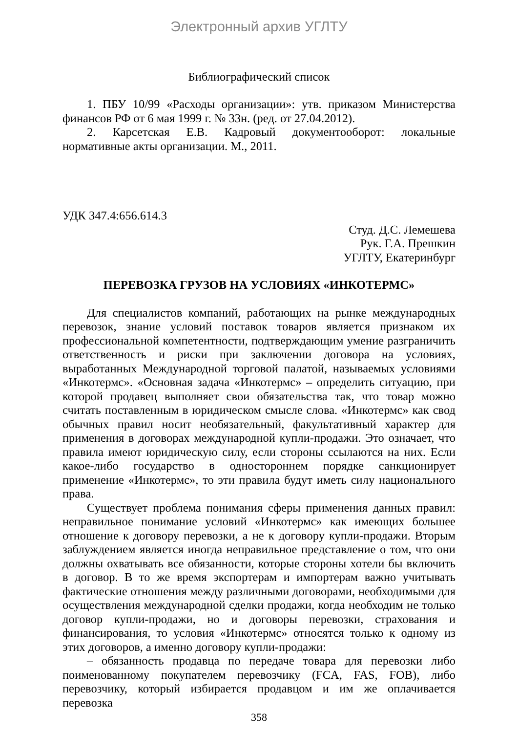Электронный архив УГЛТУ
Библиографический список
1. ПБУ 10/99 «Расходы организации»: утв. приказом Министерства финансов РФ от 6 мая 1999 г. № 33н. (ред. от 27.04.2012).
2. Карсетская Е.В. Кадровый документооборот: локальные нормативные акты организации. М., 2011.
УДК 347.4:656.614.3
Студ. Д.С. Лемешева
Рук. Г.А. Прешкин
УГЛТУ, Екатеринбург
ПЕРЕВОЗКА ГРУЗОВ НА УСЛОВИЯХ «ИНКОТЕРМС»
Для специалистов компаний, работающих на рынке международных перевозок, знание условий поставок товаров является признаком их профессиональной компетентности, подтверждающим умение разграничить ответственность и риски при заключении договора на условиях, выработанных Международной торговой палатой, называемых условиями «Инкотермс». «Основная задача «Инкотермс» – определить ситуацию, при которой продавец выполняет свои обязательства так, что товар можно считать поставленным в юридическом смысле слова. «Инкотермс» как свод обычных правил носит необязательный, факультативный характер для применения в договорах международной купли-продажи. Это означает, что правила имеют юридическую силу, если стороны ссылаются на них. Если какое-либо государство в одностороннем порядке санкционирует применение «Инкотермс», то эти правила будут иметь силу национального права.
Существует проблема понимания сферы применения данных правил: неправильное понимание условий «Инкотермс» как имеющих большее отношение к договору перевозки, а не к договору купли-продажи. Вторым заблуждением является иногда неправильное представление о том, что они должны охватывать все обязанности, которые стороны хотели бы включить в договор. В то же время экспортерам и импортерам важно учитывать фактические отношения между различными договорами, необходимыми для осуществления международной сделки продажи, когда необходим не только договор купли-продажи, но и договоры перевозки, страхования и финансирования, то условия «Инкотермс» относятся только к одному из этих договоров, а именно договору купли-продажи:
– обязанность продавца по передаче товара для перевозки либо поименованному покупателем перевозчику (FCA, FAS, FOB), либо перевозчику, который избирается продавцом и им же оплачивается перевозка
358